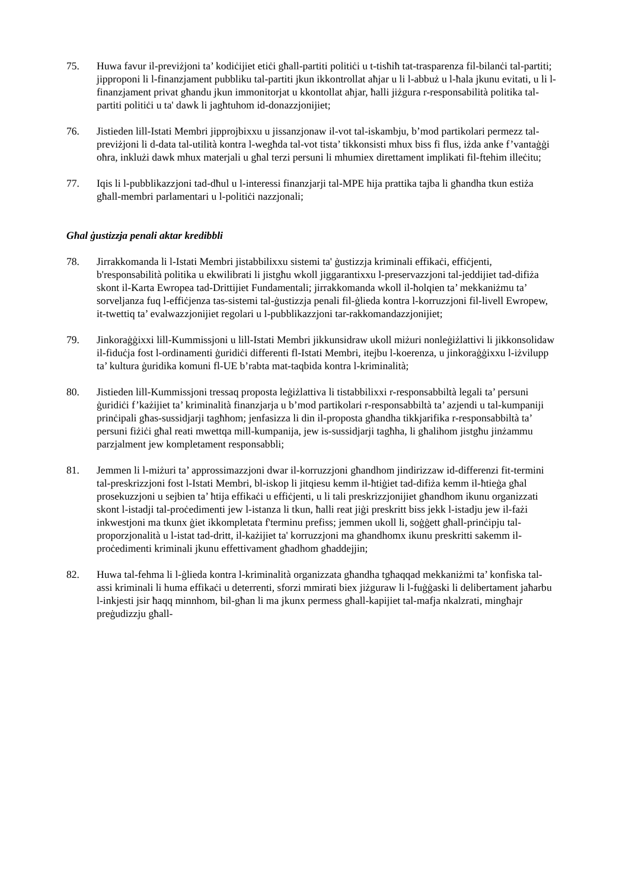75. Huwa favur il-previżjoni ta’ kodiċijiet etiċi għall-partiti politiċi u t-tisħiħ tat-trasparenza fil-bilanċi tal-partiti; jipproponi li l-finanzjament pubbliku tal-partiti jkun ikkontrollat aħjar u li l-abbuż u l-ħala jkunu evitati, u li l-finanzjament privat għandu jkun immonitorjat u kkontollat aħjar, ħalli jiżgura r-responsabilità politika tal-partiti politiċi u ta' dawk li jagħtuhom id-donazzjonijiet;
76. Jistieden lill-Istati Membri jipprojbixxu u jissanzjonaw il-vot tal-iskambju, b’mod partikolari permezz tal-previżjoni li d-data tal-utilità kontra l-wegħda tal-vot tista’ tikkonsisti mhux biss fi flus, iżda anke f’vantaġġi oħra, inklużi dawk mhux materjali u għal terzi persuni li mhumiex direttament implikati fil-ftehim illeċitu;
77. Iqis li l-pubblikazzjoni tad-dħul u l-interessi finanzjarji tal-MPE hija prattika tajba li għandha tkun estiża għall-membri parlamentari u l-politiċi nazzjonali;
Għal ġustizzja penali aktar kredibbli
78. Jirrakkomanda li l-Istati Membri jistabbilixxu sistemi ta' ġustizzja kriminali effikaċi, effiċjenti, b'responsabilità politika u ekwilibrati li jistgħu wkoll jiggarantixxu l-preservazzjoni tal-jeddijiet tad-difiża skont il-Karta Ewropea tad-Drittijiet Fundamentali; jirrakkomanda wkoll il-ħolqien ta’ mekkaniżmu ta’ sorveljanza fuq l-effiċjenza tas-sistemi tal-ġustizzja penali fil-ġlieda kontra l-korruzzjoni fil-livell Ewropew, it-twettiq ta’ evalwazzjonijiet regolari u l-pubblikazzjoni tar-rakkomandazzjonijiet;
79. Jinkoraġġixxi lill-Kummissjoni u lill-Istati Membri jikkunsidraw ukoll miżuri nonleġiżlattivi li jikkonsolidaw il-fiduċja fost l-ordinamenti ġuridiċi differenti fl-Istati Membri, itejbu l-koerenza, u jinkoraġġixxu l-iżvilupp ta’ kultura ġuridika komuni fl-UE b’rabta mat-taqbida kontra l-kriminalità;
80. Jistieden lill-Kummissjoni tressaq proposta leġiżlattiva li tistabbilixxi r-responsabbiltà legali ta’ persuni ġuridiċi f’każijiet ta’ kriminalità finanzjarja u b’mod partikolari r-responsabbiltà ta’ azjendi u tal-kumpaniji prinċipali għas-sussidjarji tagħhom; jenfasizza li din il-proposta għandha tikkjarifika r-responsabbiltà ta’ persuni fiżiċi għal reati mwettqa mill-kumpanija, jew is-sussidjarji tagħha, li għalihom jistgħu jinżammu parzjalment jew kompletament responsabbli;
81. Jemmen li l-miżuri ta’ approssimazzjoni dwar il-korruzzjoni għandhom jindirizzaw id-differenzi fit-termini tal-preskrizzjoni fost l-Istati Membri, bl-iskop li jitqiesu kemm il-ħtiġiet tad-difiża kemm il-ħtieġa għal prosekuzzjoni u sejbien ta’ ħtija effikaċi u effiċjenti, u li tali preskrizzjonijiet għandhom ikunu organizzati skont l-istadji tal-proċedimenti jew l-istanza li tkun, ħalli reat jiġi preskritt biss jekk l-istadju jew il-fażi inkwestjoni ma tkunx ġiet ikkompletata f'terminu prefiss; jemmen ukoll li, soġġett għall-prinċipju tal-proporzjonalità u l-istat tad-dritt, il-każijiet ta' korruzzjoni ma għandhomx ikunu preskritti sakemm il-proċedimenti kriminali jkunu effettivament għadhom għaddejjin;
82. Huwa tal-fehma li l-ġlieda kontra l-kriminalità organizzata għandha tgħaqqad mekkaniżmi ta’ konfiska tal-assi kriminali li huma effikaċi u deterrenti, sforzi mmirati biex jiżguraw li l-fuġġaski li delibertament jaħarbu l-inkjesti jsir ħaqq minnhom, bil-għan li ma jkunx permess għall-kapijiet tal-mafja nkalzrati, mingħajr preġudizzju għall-